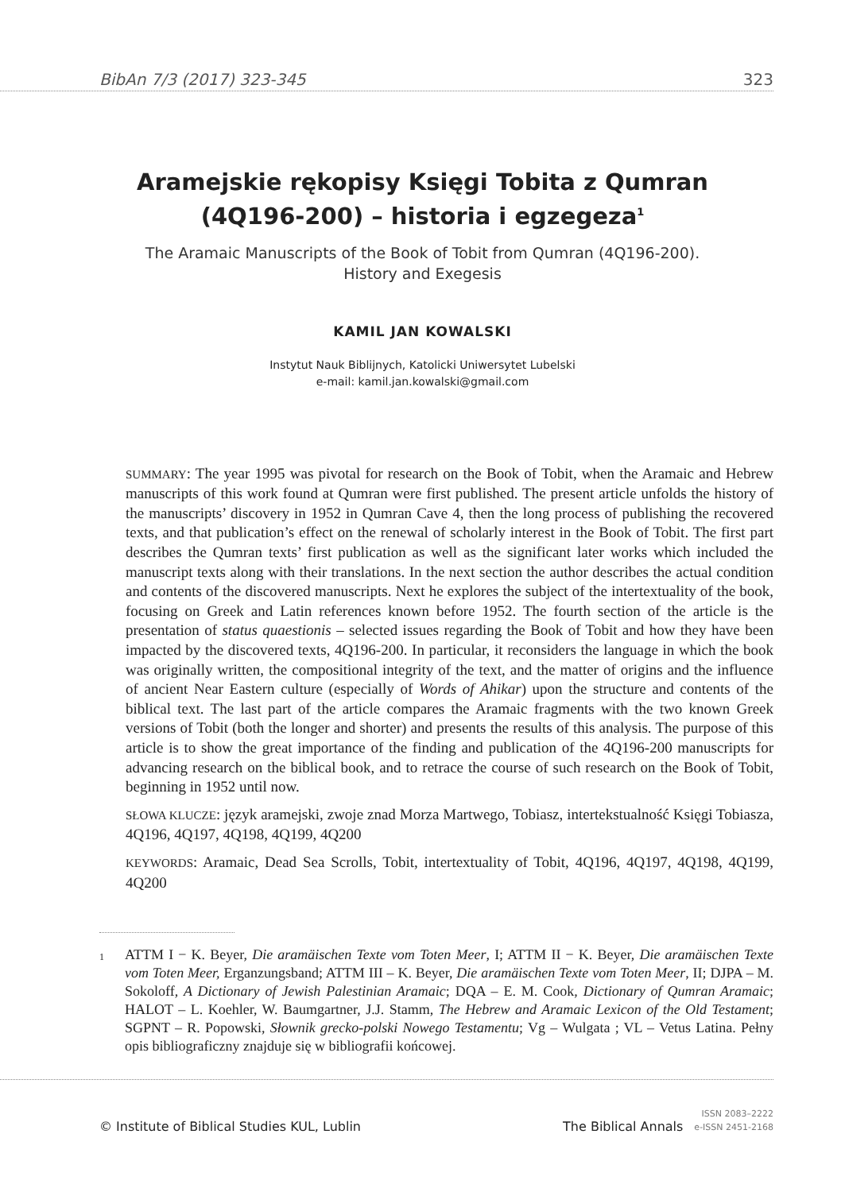BibAn 7/3 (2017) 323-345 323
Aramejskie rękopisy Księgi Tobita z Qumran
(4Q196-200) – historia i egzegeza<sup>1</sup>
The Aramaic Manuscripts of the Book of Tobit from Qumran (4Q196-200).
History and Exegesis
KAMIL JAN KOWALSKI
Instytut Nauk Biblijnych, Katolicki Uniwersytet Lubelski
e-mail: kamil.jan.kowalski@gmail.com
SUMMARY: The year 1995 was pivotal for research on the Book of Tobit, when the Aramaic and Hebrew manuscripts of this work found at Qumran were first published. The present article unfolds the history of the manuscripts’ discovery in 1952 in Qumran Cave 4, then the long process of publishing the recovered texts, and that publication’s effect on the renewal of scholarly interest in the Book of Tobit. The first part describes the Qumran texts’ first publication as well as the significant later works which included the manuscript texts along with their translations. In the next section the author describes the actual condition and contents of the discovered manuscripts. Next he explores the subject of the intertextuality of the book, focusing on Greek and Latin references known before 1952. The fourth section of the article is the presentation of status quaestionis – selected issues regarding the Book of Tobit and how they have been impacted by the discovered texts, 4Q196-200. In particular, it reconsiders the language in which the book was originally written, the compositional integrity of the text, and the matter of origins and the influence of ancient Near Eastern culture (especially of Words of Ahikar) upon the structure and contents of the biblical text. The last part of the article compares the Aramaic fragments with the two known Greek versions of Tobit (both the longer and shorter) and presents the results of this analysis. The purpose of this article is to show the great importance of the finding and publication of the 4Q196-200 manuscripts for advancing research on the biblical book, and to retrace the course of such research on the Book of Tobit, beginning in 1952 until now.
SŁOWA KLUCZE: język aramejski, zwoje znad Morza Martwego, Tobiasz, intertekstualność Księgi Tobiasza, 4Q196, 4Q197, 4Q198, 4Q199, 4Q200
KEYWORDS: Aramaic, Dead Sea Scrolls, Tobit, intertextuality of Tobit, 4Q196, 4Q197, 4Q198, 4Q199, 4Q200
1
ATTM I − K. Beyer, Die aramäischen Texte vom Toten Meer, I; ATTM II − K. Beyer, Die aramäischen Texte vom Toten Meer, Erganzungsband; ATTM III – K. Beyer, Die aramäischen Texte vom Toten Meer, II; DJPA – M. Sokoloff, A Dictionary of Jewish Palestinian Aramaic; DQA – E. M. Cook, Dictionary of Qumran Aramaic; HALOT – L. Koehler, W. Baumgartner, J.J. Stamm, The Hebrew and Aramaic Lexicon of the Old Testament; SGPNT – R. Popowski, Słownik grecko-polski Nowego Testamentu; Vg – Wulgata ; VL – Vetus Latina. Pełny opis bibliograficzny znajduje się w bibliografii końcowej.
© Institute of Biblical Studies KUL, Lublin The Biblical Annals ISSN 2083–2222
e-ISSN 2451-2168